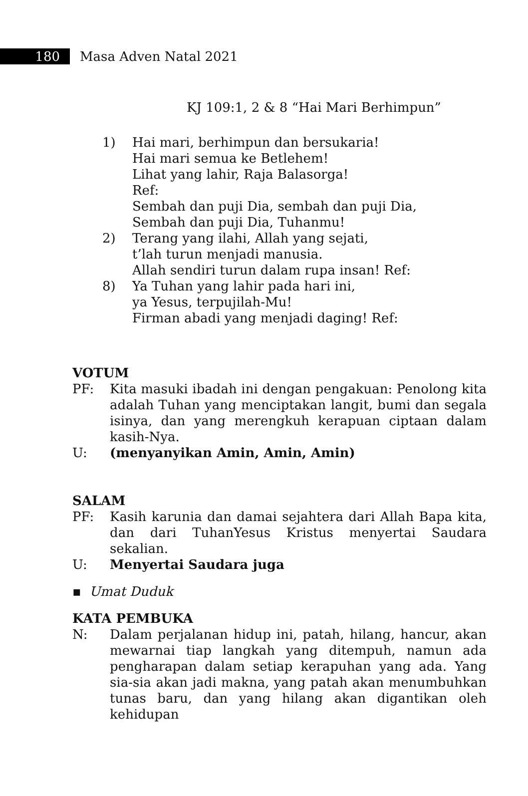180 Masa Adven Natal 2021
KJ 109:1, 2 & 8 “Hai Mari Berhimpun”
1) Hai mari, berhimpun dan bersukaria!
Hai mari semua ke Betlehem!
Lihat yang lahir, Raja Balasorga!
Ref:
Sembah dan puji Dia, sembah dan puji Dia,
Sembah dan puji Dia, Tuhanmu!
2) Terang yang ilahi, Allah yang sejati,
t’lah turun menjadi manusia.
Allah sendiri turun dalam rupa insan! Ref:
8) Ya Tuhan yang lahir pada hari ini,
ya Yesus, terpujilah-Mu!
Firman abadi yang menjadi daging! Ref:
VOTUM
PF: Kita masuki ibadah ini dengan pengakuan: Penolong kita adalah Tuhan yang menciptakan langit, bumi dan segala isinya, dan yang merengkuh kerapuan ciptaan dalam kasih-Nya.
U: (menyanyikan Amin, Amin, Amin)
SALAM
PF: Kasih karunia dan damai sejahtera dari Allah Bapa kita, dan dari TuhanYesus Kristus menyertai Saudara sekalian.
U: Menyertai Saudara juga
▪ Umat Duduk
KATA PEMBUKA
N: Dalam perjalanan hidup ini, patah, hilang, hancur, akan mewarnai tiap langkah yang ditempuh, namun ada pengharapan dalam setiap kerapuhan yang ada. Yang sia-sia akan jadi makna, yang patah akan menumbuhkan tunas baru, dan yang hilang akan digantikan oleh kehidupan